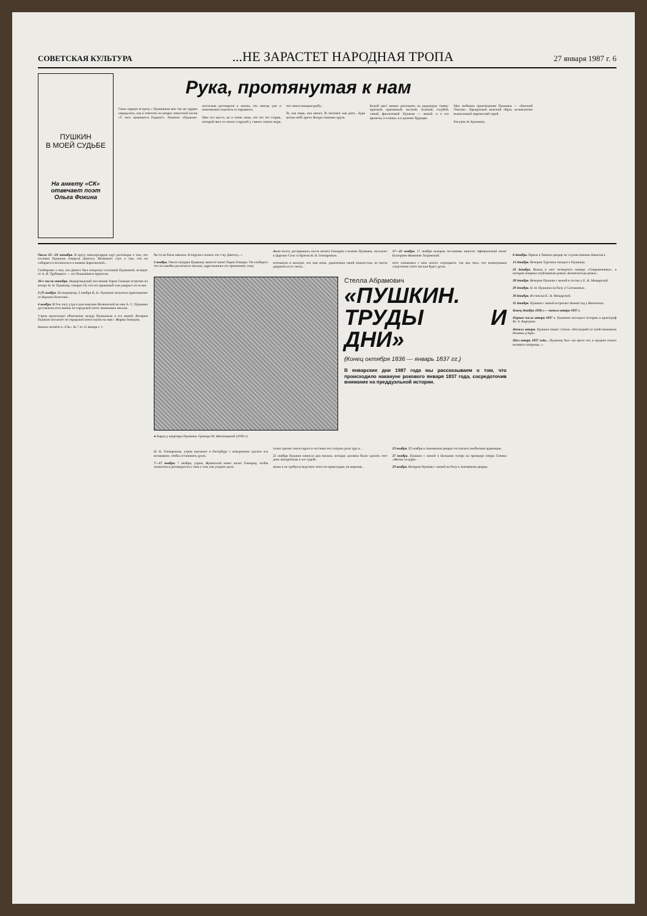СОВЕТСКАЯ КУЛЬТУРА...НЕ ЗАРАСТЕТ НАРОДНАЯ ТРОПА 27 января 1987 г. 6
ПУШКИН
В МОЕЙ СУДЬБЕ
На анкету «СК» отвечает поэт Ольга Фокина
Рука, протянутая к нам
Свою первую встречу с Пушкиным мне так же трудно определить, как и ответить на вопрос известной песни «С чего начинается Родина?». Понятие «Пушкин» настолько растворено в жизни, что иногда уже и невозможно отделить от народного.
Мне лет шесть, но я точно знаю, что это тот старик, который жил со своею старухой у самого синего моря, что ловил неводом рыбу...
То, как зверь, она завоет, То заплачет, как дитя... Буря мглою небо кроет, Вихри снежные крутя.
Белый цвет можно разложить на радужную гамму: красный, оранжевый, желтый, зеленый, голубой, синий, фиолетовый. Пушкин — живой: и в его времена, и в наши, и в далекие будущие.
Мое любимое произведение Пушкина — «Евгений Онегин». Прекрасный женский образ, великолепно выписанный лирический герой.
Рисунок Н. Кузьмина.
Около 22—24 октября. В кругу кавалергардов идут разговоры о том, что госпожа Пушкина отвергла Дантеса. Возникает слух о том, что он собирается посвататься к княжне Барятинской...
Сообщение о том, что Дантес был отвергнут госпожой Пушкиной, исходит от А. В. Трубецкого — его ближайшего приятеля.
30-е числа октября. Нидерландский посланник барон Геккерн встретив на вечере Н. Н. Пушкину, говорит ей, что его приемный сын умирает из-за нее.
2 (?) ноября. По-видимому, 2 ноября Н. Н. Пушкина получила приглашение от Идалии Полетики...
4 ноября. В 9-м часу утра в дом княгини Волконской на имя А. С. Пушкина доставлено отосланное по городской почте анонимное письмо.
Утром происходит объяснение между Пушкиным и его женой. Вечером Пушкин посылает по городской почте вызов на имя г. Жоржа Геккерна.
Начало читайте в «СК», № 7 от 15 января с. г.
бы то ни было именем. Я поручил сказать это г-ну Дантесу...»
5 ноября. Около полудня Пушкину наносит визит барон Геккерн. Он сообщает, что по ошибке распечатал письмо, адресованное его приемному сыну.
Жена поэта, догадавшись после визита Геккерна о вызове Пушкина, посылает в Царское Село за братом И. Н. Гончаровым.
потешную и жалкую, что моя жена, удивленная такой пошлостью, не могла удержаться от смеха...
17—21 ноября. 17 ноября вечером посланник наносит официальный визит Екатерине Ивановне Загряжской.
поэт ознакомил с ним своего секунданта, так как знал, что неминуемым следствием этого письма будет дуэль.
● Народ у квартиры Пушкина. Гравюра М. Иноземцевой (1936 г.).
Стелла Абрамович
«ПУШКИН. ТРУДЫ И ДНИ»
(Конец октября 1836 — январь 1837 гг.)
В январские дни 1987 года мы рассказываем о том, что происходило накануне рокового января 1837 года, сосредоточив внимание на преддуэльной истории.
И. Н. Гончаровым, утром выезжает в Петербург с намерением сделать все возможное, чтобы остановить дуэль.
7—17 ноября. 7 ноября, утром, Жуковский нанес визит Геккерну, чтобы попытаться договориться с ним о том, как уладить дело.
залил грязью своего врага и заставил его сыграть роль труса...
21 ноября Пушкин написал два письма, которые должны были сделать этот день поворотным в его судьбе.
жены и не требуя вследствие этого по правосудия, ни мщения...
23 ноября. 23 ноября в Аничковом дворце состоялась необычная аудиенция.
27 ноября. Пушкин с женой в Большом театре на премьере оперы Глинки «Жизнь за царя».
29 ноября. Вечером Пушкин с женой на балу в Аничковом дворце.
6 декабря. Прием в Зимнем дворце по случаю именин Николая I.
15 декабря. Вечером Тургенев заходит к Пушкину.
22 декабря. Выход в свет четвертого номера «Современника», в котором впервые опубликован роман «Капитанская дочка».
28 декабря. Вечером Пушкин с женой в гостях у Е. Н. Мещерской.
29 декабря. Н. Н. Пушкина на балу у Салтыковых.
30 декабря. Из письма Е. Н. Мещерской.
31 декабря. Пушкин с женой встречает Новый год у Вяземских.
Конец декабря 1836 г.— начало января 1837 г.
Первые числа января 1837 г. Пушкина посещает историк и археограф М. А. Корнуков.
Начало января. Пушкин пишет статью «Последний из свойственников Иоанны д'Арк».
Шел январь 1837 года... Пушкину был «во цвете лет, в средине своего великого поприща...»